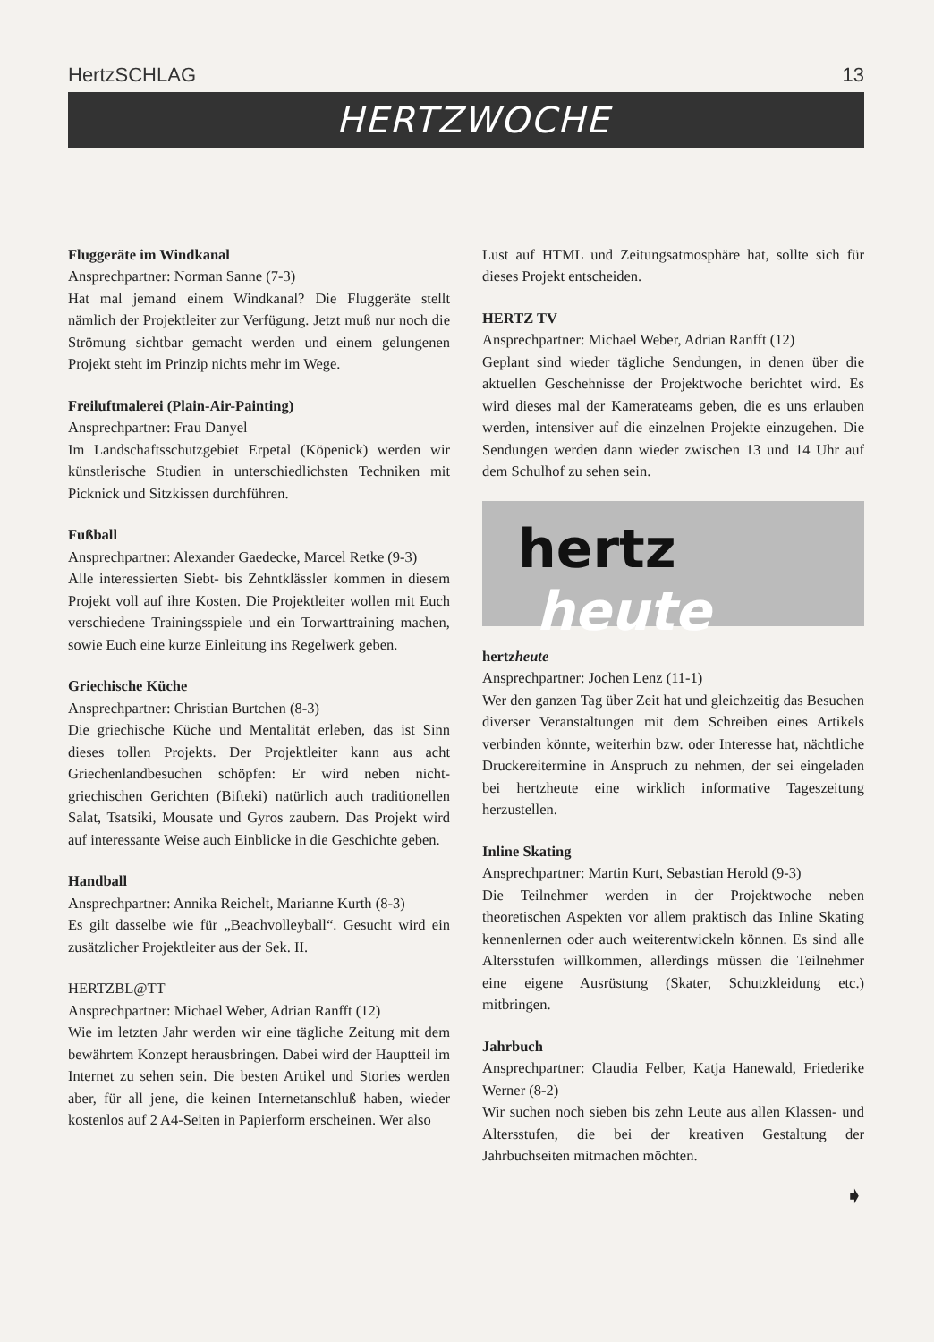HertzSCHLAG 13
HERTZWOCHE
Fluggeräte im Windkanal
Ansprechpartner: Norman Sanne (7-3)
Hat mal jemand einem Windkanal? Die Fluggeräte stellt nämlich der Projektleiter zur Verfügung. Jetzt muß nur noch die Strömung sichtbar gemacht werden und einem gelungenen Projekt steht im Prinzip nichts mehr im Wege.
Freiluftmalerei (Plain-Air-Painting)
Ansprechpartner: Frau Danyel
Im Landschaftsschutzgebiet Erpetal (Köpenick) werden wir künstlerische Studien in unterschiedlichsten Techniken mit Picknick und Sitzkissen durchführen.
Fußball
Ansprechpartner: Alexander Gaedecke, Marcel Retke (9-3)
Alle interessierten Siebt- bis Zehntklässler kommen in diesem Projekt voll auf ihre Kosten. Die Projektleiter wollen mit Euch verschiedene Trainingsspiele und ein Torwarttraining machen, sowie Euch eine kurze Einleitung ins Regelwerk geben.
Griechische Küche
Ansprechpartner: Christian Burtchen (8-3)
Die griechische Küche und Mentalität erleben, das ist Sinn dieses tollen Projekts. Der Projektleiter kann aus acht Griechenlandbesuchen schöpfen: Er wird neben nicht-griechischen Gerichten (Bifteki) natürlich auch traditionellen Salat, Tsatsiki, Mousate und Gyros zaubern. Das Projekt wird auf interessante Weise auch Einblicke in die Geschichte geben.
Handball
Ansprechpartner: Annika Reichelt, Marianne Kurth (8-3)
Es gilt dasselbe wie für „Beachvolleyball“. Gesucht wird ein zusätzlicher Projektleiter aus der Sek. II.
HERTZBL@TT
Ansprechpartner: Michael Weber, Adrian Ranfft (12)
Wie im letzten Jahr werden wir eine tägliche Zeitung mit dem bewährtem Konzept herausbringen. Dabei wird der Hauptteil im Internet zu sehen sein. Die besten Artikel und Stories werden aber, für all jene, die keinen Internetanschluß haben, wieder kostenlos auf 2 A4-Seiten in Papierform erscheinen. Wer also
Lust auf HTML und Zeitungsatmosphäre hat, sollte sich für dieses Projekt entscheiden.
HERTZ TV
Ansprechpartner: Michael Weber, Adrian Ranfft (12)
Geplant sind wieder tägliche Sendungen, in denen über die aktuellen Geschehnisse der Projektwoche berichtet wird. Es wird dieses mal der Kamerateams geben, die es uns erlauben werden, intensiver auf die einzelnen Projekte einzugehen. Die Sendungen werden dann wieder zwischen 13 und 14 Uhr auf dem Schulhof zu sehen sein.
hertz
heute
hertzheute
Ansprechpartner: Jochen Lenz (11-1)
Wer den ganzen Tag über Zeit hat und gleichzeitig das Besuchen diverser Veranstaltungen mit dem Schreiben eines Artikels verbinden könnte, weiterhin bzw. oder Interesse hat, nächtliche Druckereitermine in Anspruch zu nehmen, der sei eingeladen bei hertzheute eine wirklich informative Tageszeitung herzustellen.
Inline Skating
Ansprechpartner: Martin Kurt, Sebastian Herold (9-3)
Die Teilnehmer werden in der Projektwoche neben theoretischen Aspekten vor allem praktisch das Inline Skating kennenlernen oder auch weiterentwickeln können. Es sind alle Altersstufen willkommen, allerdings müssen die Teilnehmer eine eigene Ausrüstung (Skater, Schutzkleidung etc.) mitbringen.
Jahrbuch
Ansprechpartner: Claudia Felber, Katja Hanewald, Friederike Werner (8-2)
Wir suchen noch sieben bis zehn Leute aus allen Klassen- und Altersstufen, die bei der kreativen Gestaltung der Jahrbuchseiten mitmachen möchten.
➧